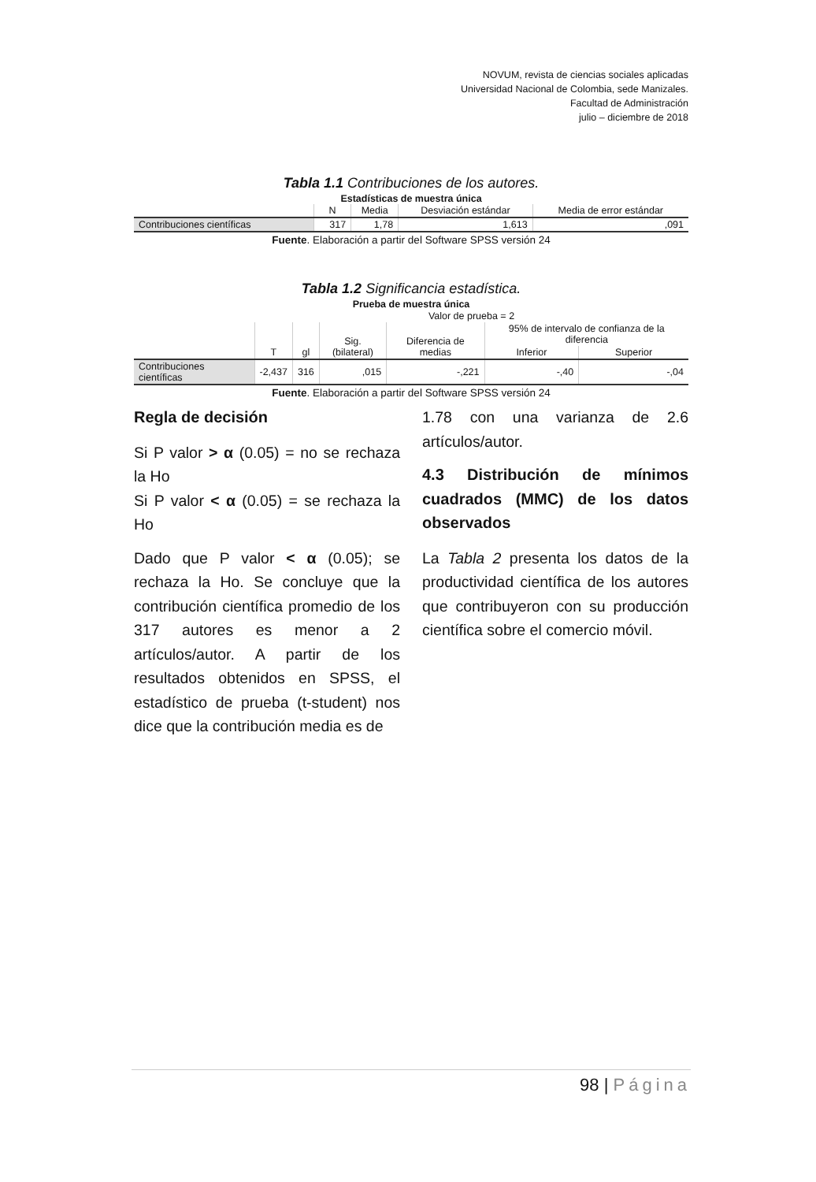NOVUM, revista de ciencias sociales aplicadas
Universidad Nacional de Colombia, sede Manizales.
Facultad de Administración
julio – diciembre de 2018
Tabla 1.1 Contribuciones de los autores.
Estadísticas de muestra única
| | N | Media | Desviación estándar | Media de error estándar |
| --- | --- | --- | --- | --- |
| Contribuciones científicas | 317 | 1,78 | 1,613 | ,091 |
Fuente. Elaboración a partir del Software SPSS versión 24
Tabla 1.2 Significancia estadística.
Prueba de muestra única
| | Valor de prueba = 2 | | | | | |
| --- | --- | --- | --- | --- | --- | --- |
| | T | gl | Sig. (bilateral) | Diferencia de medias | 95% de intervalo de confianza de la diferencia | |
| | | | | | Inferior | Superior |
| Contribuciones científicas | -2,437 | 316 | ,015 | -,221 | -,40 | -,04 |
Fuente. Elaboración a partir del Software SPSS versión 24
Regla de decisión
Si P valor > α (0.05) = no se rechaza la Ho
Si P valor < α (0.05) = se rechaza la Ho
Dado que P valor < α (0.05); se rechaza la Ho. Se concluye que la contribución científica promedio de los 317 autores es menor a 2 artículos/autor. A partir de los resultados obtenidos en SPSS, el estadístico de prueba (t-student) nos dice que la contribución media es de
1.78 con una varianza de 2.6 artículos/autor.
4.3 Distribución de mínimos cuadrados (MMC) de los datos observados
La Tabla 2 presenta los datos de la productividad científica de los autores que contribuyeron con su producción científica sobre el comercio móvil.
98 | Página